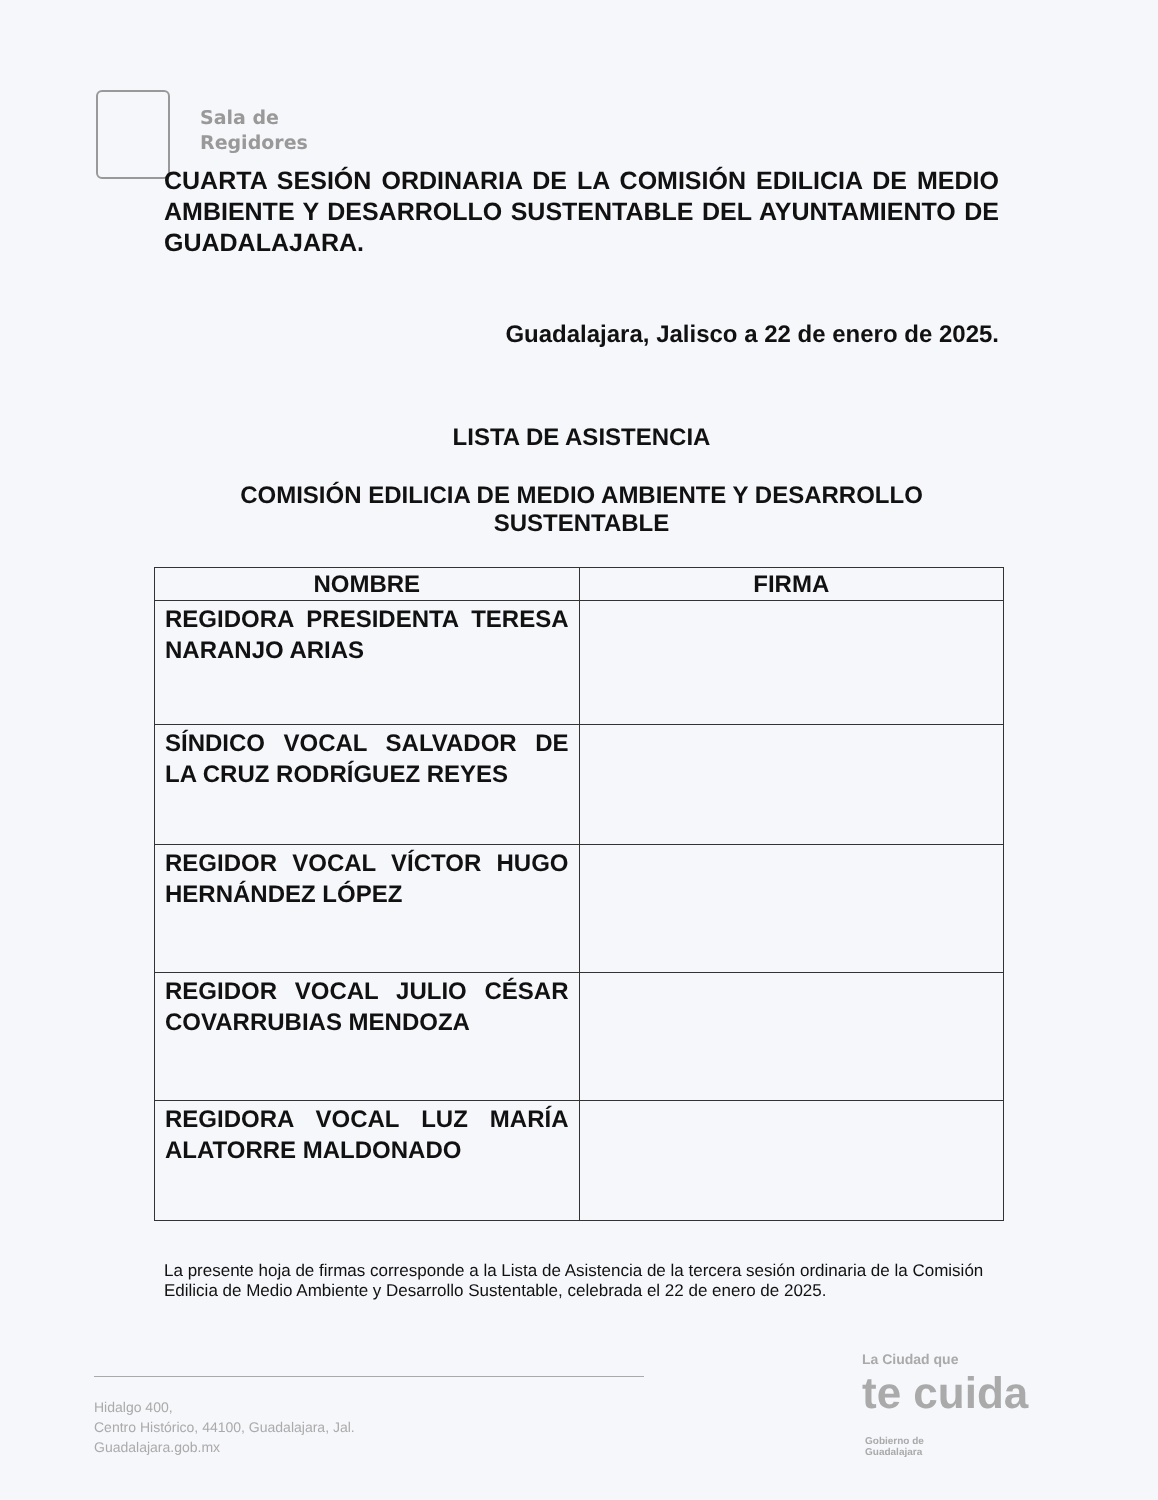Sala de
Regidores
CUARTA SESIÓN ORDINARIA DE LA COMISIÓN EDILICIA DE MEDIO AMBIENTE Y DESARROLLO SUSTENTABLE DEL AYUNTAMIENTO DE GUADALAJARA.
Guadalajara, Jalisco a 22 de enero de 2025.
LISTA DE ASISTENCIA
COMISIÓN EDILICIA DE MEDIO AMBIENTE Y DESARROLLO SUSTENTABLE
| NOMBRE | FIRMA |
| --- | --- |
| REGIDORA PRESIDENTA TERESA NARANJO ARIAS | |
| SÍNDICO VOCAL SALVADOR DE LA CRUZ RODRÍGUEZ REYES | |
| REGIDOR VOCAL VÍCTOR HUGO HERNÁNDEZ LÓPEZ | |
| REGIDOR VOCAL JULIO CÉSAR COVARRUBIAS MENDOZA | |
| REGIDORA VOCAL LUZ MARÍA ALATORRE MALDONADO | |
La presente hoja de firmas corresponde a la Lista de Asistencia de la tercera sesión ordinaria de la Comisión Edilicia de Medio Ambiente y Desarrollo Sustentable, celebrada el 22 de enero de 2025.
Hidalgo 400,
Centro Histórico, 44100, Guadalajara, Jal.
Guadalajara.gob.mx
Gobierno de
Guadalajara
La Ciudad que
te cuida